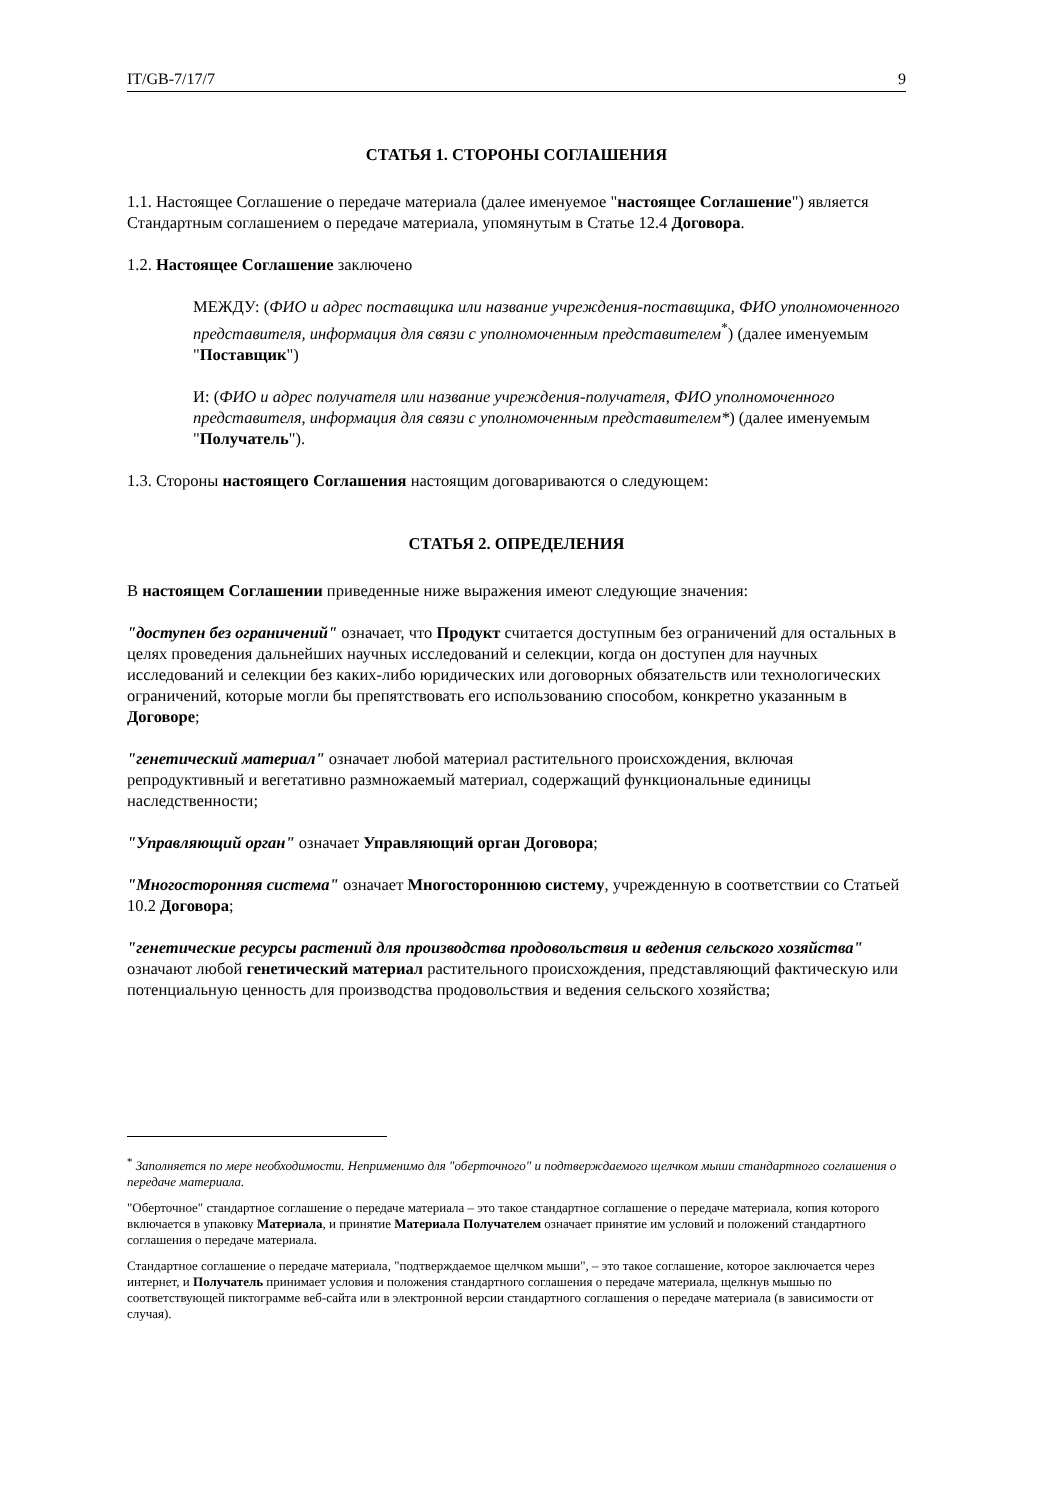IT/GB-7/17/7 9
СТАТЬЯ 1. СТОРОНЫ СОГЛАШЕНИЯ
1.1. Настоящее Соглашение о передаче материала (далее именуемое "настоящее Соглашение") является Стандартным соглашением о передаче материала, упомянутым в Статье 12.4 Договора.
1.2. Настоящее Соглашение заключено
МЕЖДУ: (ФИО и адрес поставщика или название учреждения-поставщика, ФИО уполномоченного представителя, информация для связи с уполномоченным представителем<sup>*</sup>) (далее именуемым "Поставщик")
И: (ФИО и адрес получателя или название учреждения-получателя, ФИО уполномоченного представителя, информация для связи с уполномоченным представителем*) (далее именуемым "Получатель").
1.3. Стороны настоящего Соглашения настоящим договариваются о следующем:
СТАТЬЯ 2. ОПРЕДЕЛЕНИЯ
В настоящем Соглашении приведенные ниже выражения имеют следующие значения:
"доступен без ограничений" означает, что Продукт считается доступным без ограничений для остальных в целях проведения дальнейших научных исследований и селекции, когда он доступен для научных исследований и селекции без каких-либо юридических или договорных обязательств или технологических ограничений, которые могли бы препятствовать его использованию способом, конкретно указанным в Договоре;
"генетический материал" означает любой материал растительного происхождения, включая репродуктивный и вегетативно размножаемый материал, содержащий функциональные единицы наследственности;
"Управляющий орган" означает Управляющий орган Договора;
"Многосторонняя система" означает Многостороннюю систему, учрежденную в соответствии со Статьей 10.2 Договора;
"генетические ресурсы растений для производства продовольствия и ведения сельского хозяйства" означают любой генетический материал растительного происхождения, представляющий фактическую или потенциальную ценность для производства продовольствия и ведения сельского хозяйства;
<sup>*</sup> Заполняется по мере необходимости. Неприменимо для "оберточного" и подтверждаемого щелчком мыши стандартного соглашения о передаче материала.
"Оберточное" стандартное соглашение о передаче материала – это такое стандартное соглашение о передаче материала, копия которого включается в упаковку Материала, и принятие Материала Получателем означает принятие им условий и положений стандартного соглашения о передаче материала.
Стандартное соглашение о передаче материала, "подтверждаемое щелчком мыши", – это такое соглашение, которое заключается через интернет, и Получатель принимает условия и положения стандартного соглашения о передаче материала, щелкнув мышью по соответствующей пиктограмме веб-сайта или в электронной версии стандартного соглашения о передаче материала (в зависимости от случая).